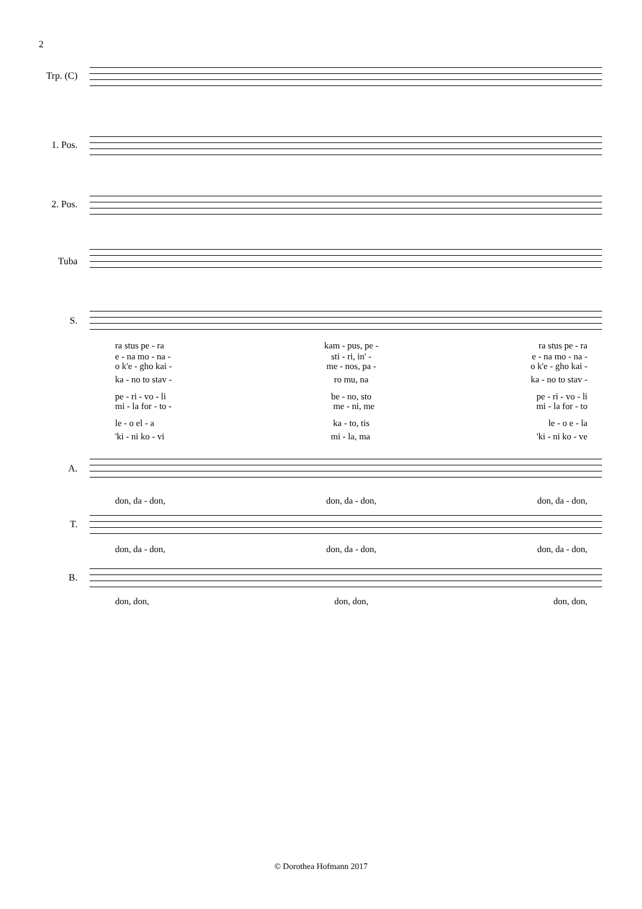2
Trp. (C)
1. Pos.
2. Pos.
Tuba
S.
ra stus pe - ra kam - pus, pe - ra stus pe - ra
e - na mo - na - sti - ri, in' - e - na mo - na -
o k'e - gho kai - me - nos, pa - o k'e - gho kai -
ka - no to stav - ro mu, na ka - no to stav -
pe - ri - vo - li be - no, sto pe - ri - vo - li
mi - la for - to - me - ni, me mi - la for - to
le - o el - a ka - to, tis le - o e - la
'ki - ni ko - vi mi - la, ma 'ki - ni ko - ve
A.
don, da - don, don, da - don, don, da - don,
T.
don, da - don, don, da - don, don, da - don,
B.
don, don, don, don, don, don,
© Dorothea Hofmann 2017